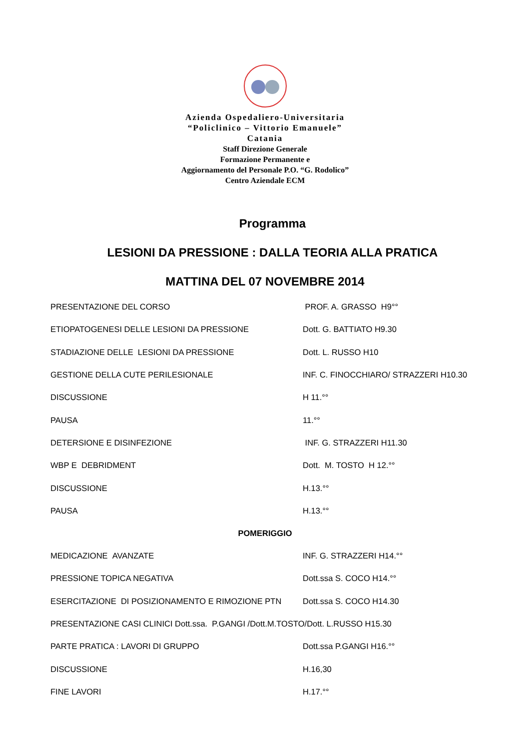Azienda Ospedaliero-Universitaria
“Policlinico – Vittorio Emanuele”
Catania
Staff Direzione Generale
Formazione Permanente e
Aggiornamento del Personale P.O. “G. Rodolico”
Centro Aziendale ECM
Programma
LESIONI DA PRESSIONE : DALLA TEORIA ALLA PRATICA
MATTINA DEL 07 NOVEMBRE 2014
PRESENTAZIONE DEL CORSO PROF. A. GRASSO H9°°
ETIOPATOGENESI DELLE LESIONI DA PRESSIONE Dott. G. BATTIATO H9.30
STADIAZIONE DELLE LESIONI DA PRESSIONE Dott. L. RUSSO H10
GESTIONE DELLA CUTE PERILESIONALE INF. C. FINOCCHIARO/ STRAZZERI H10.30
DISCUSSIONE H 11.°°
PAUSA 11.°°
DETERSIONE E DISINFEZIONE INF. G. STRAZZERI H11.30
WBP E DEBRIDMENT Dott. M. TOSTO H 12.°°
DISCUSSIONE H.13.°°
PAUSA H.13.°°
POMERIGGIO
MEDICAZIONE AVANZATE INF. G. STRAZZERI H14.°°
PRESSIONE TOPICA NEGATIVA Dott.ssa S. COCO H14.°°
ESERCITAZIONE DI POSIZIONAMENTO E RIMOZIONE PTN Dott.ssa S. COCO H14.30
PRESENTAZIONE CASI CLINICI Dott.ssa. P.GANGI /Dott.M.TOSTO/Dott. L.RUSSO H15.30
PARTE PRATICA : LAVORI DI GRUPPO Dott.ssa P.GANGI H16.°°
DISCUSSIONE H.16,30
FINE LAVORI H.17.°°